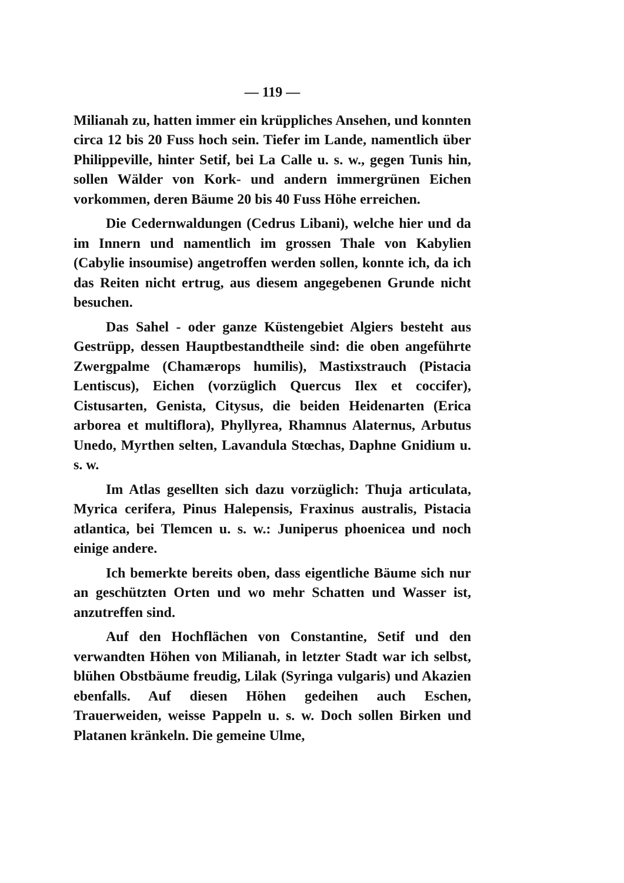— 119 —
Milianah zu, hatten immer ein krüppliches Ansehen, und konnten circa 12 bis 20 Fuss hoch sein. Tiefer im Lande, namentlich über Philippeville, hinter Setif, bei La Calle u. s. w., gegen Tunis hin, sollen Wälder von Kork- und andern immergrünen Eichen vorkommen, deren Bäume 20 bis 40 Fuss Höhe erreichen.
Die Cedernwaldungen (Cedrus Libani), welche hier und da im Innern und namentlich im grossen Thale von Kabylien (Cabylie insoumise) angetroffen werden sollen, konnte ich, da ich das Reiten nicht ertrug, aus diesem angegebenen Grunde nicht besuchen.
Das Sahel - oder ganze Küstengebiet Algiers besteht aus Gestrüpp, dessen Hauptbestandtheile sind: die oben angeführte Zwergpalme (Chamærops humilis), Mastixstrauch (Pistacia Lentiscus), Eichen (vorzüglich Quercus Ilex et coccifer), Cistusarten, Genista, Citysus, die beiden Heidenarten (Erica arborea et multiflora), Phyllyrea, Rhamnus Alaternus, Arbutus Unedo, Myrthen selten, Lavandula Stœchas, Daphne Gnidium u. s. w.
Im Atlas gesellten sich dazu vorzüglich: Thuja articulata, Myrica cerifera, Pinus Halepensis, Fraxinus australis, Pistacia atlantica, bei Tlemcen u. s. w.: Juniperus phoenicea und noch einige andere.
Ich bemerkte bereits oben, dass eigentliche Bäume sich nur an geschützten Orten und wo mehr Schatten und Wasser ist, anzutreffen sind.
Auf den Hochflächen von Constantine, Setif und den verwandten Höhen von Milianah, in letzter Stadt war ich selbst, blühen Obstbäume freudig, Lilak (Syringa vulgaris) und Akazien ebenfalls. Auf diesen Höhen gedeihen auch Eschen, Trauerweiden, weisse Pappeln u. s. w. Doch sollen Birken und Platanen kränkeln. Die gemeine Ulme,